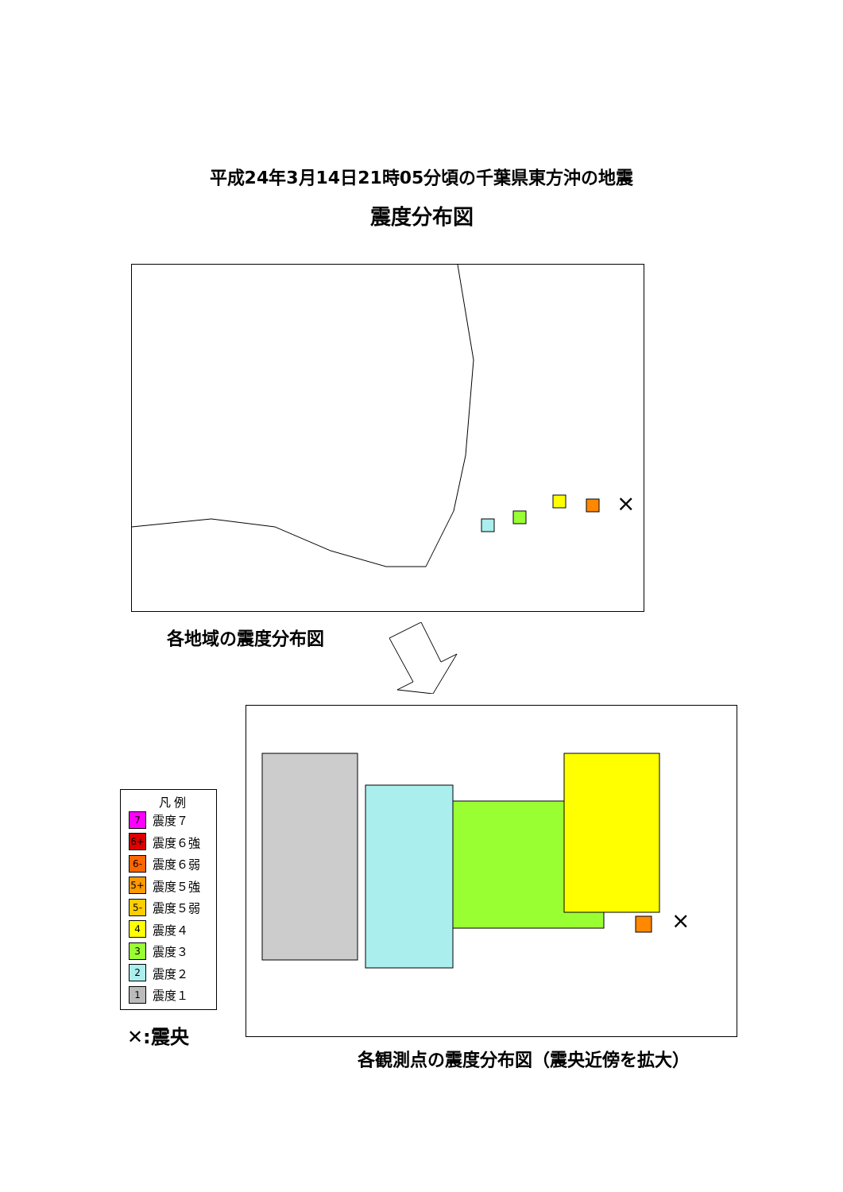平成24年3月14日21時05分頃の千葉県東方沖の地震
震度分布図
×
各地域の震度分布図
凡 例
7 震度７
6+ 震度６強
6- 震度６弱
5+ 震度５強
5- 震度５弱
4 震度４
3 震度３
2 震度２
1 震度１
✕:震央
×
各観測点の震度分布図（震央近傍を拡大）